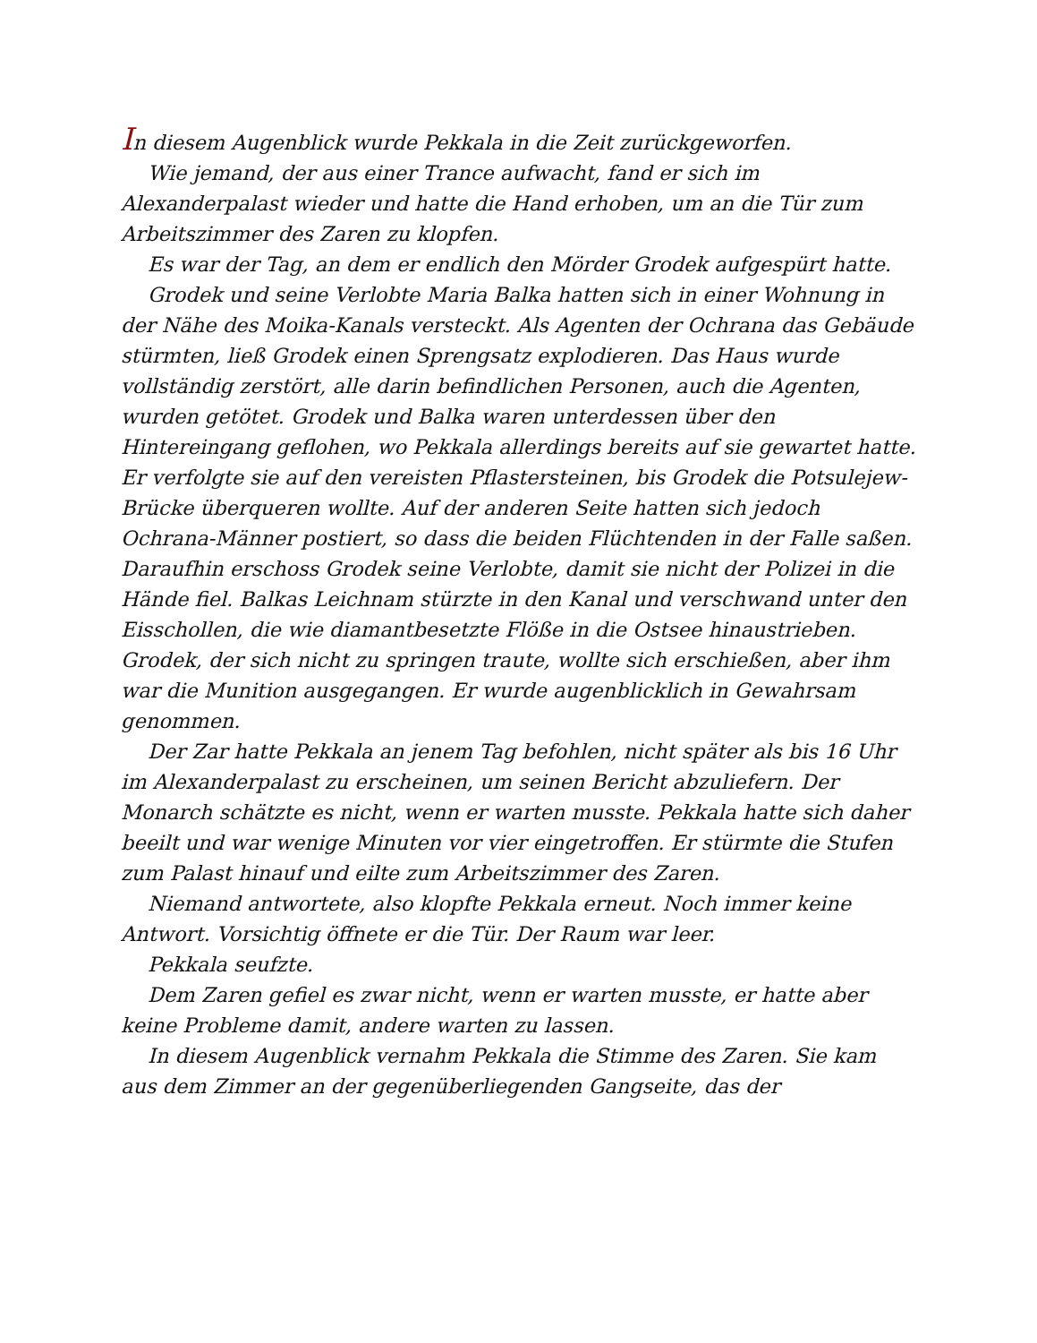In diesem Augenblick wurde Pekkala in die Zeit zurückgeworfen.
Wie jemand, der aus einer Trance aufwacht, fand er sich im Alexanderpalast wieder und hatte die Hand erhoben, um an die Tür zum Arbeitszimmer des Zaren zu klopfen.
Es war der Tag, an dem er endlich den Mörder Grodek aufgespürt hatte.
Grodek und seine Verlobte Maria Balka hatten sich in einer Wohnung in der Nähe des Moika-Kanals versteckt. Als Agenten der Ochrana das Gebäude stürmten, ließ Grodek einen Sprengsatz explodieren. Das Haus wurde vollständig zerstört, alle darin befindlichen Personen, auch die Agenten, wurden getötet. Grodek und Balka waren unterdessen über den Hintereingang geflohen, wo Pekkala allerdings bereits auf sie gewartet hatte. Er verfolgte sie auf den vereisten Pflastersteinen, bis Grodek die Potsulejew-Brücke überqueren wollte. Auf der anderen Seite hatten sich jedoch Ochrana-Männer postiert, so dass die beiden Flüchtenden in der Falle saßen. Daraufhin erschoss Grodek seine Verlobte, damit sie nicht der Polizei in die Hände fiel. Balkas Leichnam stürzte in den Kanal und verschwand unter den Eisschollen, die wie diamantbesetzte Flöße in die Ostsee hinaustrieben. Grodek, der sich nicht zu springen traute, wollte sich erschießen, aber ihm war die Munition ausgegangen. Er wurde augenblicklich in Gewahrsam genommen.
Der Zar hatte Pekkala an jenem Tag befohlen, nicht später als bis 16 Uhr im Alexanderpalast zu erscheinen, um seinen Bericht abzuliefern. Der Monarch schätzte es nicht, wenn er warten musste. Pekkala hatte sich daher beeilt und war wenige Minuten vor vier eingetroffen. Er stürmte die Stufen zum Palast hinauf und eilte zum Arbeitszimmer des Zaren.
Niemand antwortete, also klopfte Pekkala erneut. Noch immer keine Antwort. Vorsichtig öffnete er die Tür. Der Raum war leer.
Pekkala seufzte.
Dem Zaren gefiel es zwar nicht, wenn er warten musste, er hatte aber keine Probleme damit, andere warten zu lassen.
In diesem Augenblick vernahm Pekkala die Stimme des Zaren. Sie kam aus dem Zimmer an der gegenüberliegenden Gangseite, das der